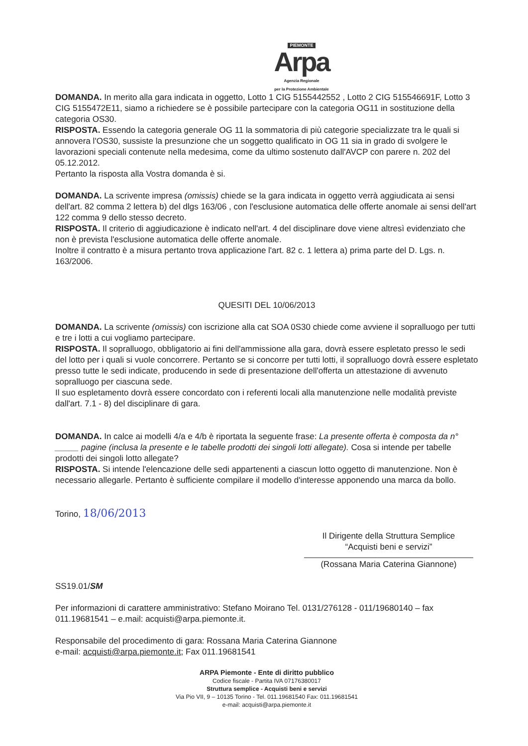PIEMONTE
Arpa
Agenzia Regionale
per la Protezione Ambientale
DOMANDA. In merito alla gara indicata in oggetto, Lotto 1 CIG 5155442552 , Lotto 2 CIG 515546691F, Lotto 3 CIG 5155472E11, siamo a richiedere se è possibile partecipare con la categoria OG11 in sostituzione della categoria OS30.
RISPOSTA. Essendo la categoria generale OG 11 la sommatoria di più categorie specializzate tra le quali si annovera l'OS30, sussiste la presunzione che un soggetto qualificato in OG 11 sia in grado di svolgere le lavorazioni speciali contenute nella medesima, come da ultimo sostenuto dall'AVCP con parere n. 202 del 05.12.2012.
Pertanto la risposta alla Vostra domanda è si.
DOMANDA. La scrivente impresa (omissis) chiede se la gara indicata in oggetto verrà aggiudicata ai sensi dell'art. 82 comma 2 lettera b) del dlgs 163/06 , con l'esclusione automatica delle offerte anomale ai sensi dell'art 122 comma 9 dello stesso decreto.
RISPOSTA. Il criterio di aggiudicazione è indicato nell'art. 4 del disciplinare dove viene altresì evidenziato che non è prevista l'esclusione automatica delle offerte anomale.
Inoltre il contratto è a misura pertanto trova applicazione l'art. 82 c. 1 lettera a) prima parte del D. Lgs. n. 163/2006.
QUESITI DEL 10/06/2013
DOMANDA. La scrivente (omissis) con iscrizione alla cat SOA 0S30 chiede come avviene il sopralluogo per tutti e tre i lotti a cui vogliamo partecipare.
RISPOSTA. Il sopralluogo, obbligatorio ai fini dell'ammissione alla gara, dovrà essere espletato presso le sedi del lotto per i quali si vuole concorrere. Pertanto se si concorre per tutti lotti, il sopralluogo dovrà essere espletato presso tutte le sedi indicate, producendo in sede di presentazione dell'offerta un attestazione di avvenuto sopralluogo per ciascuna sede.
Il suo espletamento dovrà essere concordato con i referenti locali alla manutenzione nelle modalità previste dall'art. 7.1 - 8) del disciplinare di gara.
DOMANDA. In calce ai modelli 4/a e 4/b è riportata la seguente frase: La presente offerta è composta da n° _____ pagine (inclusa la presente e le tabelle prodotti dei singoli lotti allegate). Cosa si intende per tabelle prodotti dei singoli lotto allegate?
RISPOSTA. Si intende l'elencazione delle sedi appartenenti a ciascun lotto oggetto di manutenzione. Non è necessario allegarle. Pertanto è sufficiente compilare il modello d'interesse apponendo una marca da bollo.
Torino, 18/06/2013
Il Dirigente della Struttura Semplice
“Acquisti beni e servizi”
(Rossana Maria Caterina Giannone)
SS19.01/SM
Per informazioni di carattere amministrativo: Stefano Moirano Tel. 0131/276128 - 011/19680140 – fax 011.19681541 – e.mail: acquisti@arpa.piemonte.it.
Responsabile del procedimento di gara: Rossana Maria Caterina Giannone
e-mail: acquisti@arpa.piemonte.it; Fax 011.19681541
ARPA Piemonte - Ente di diritto pubblico
Codice fiscale - Partita IVA 07176380017
Struttura semplice - Acquisti beni e servizi
Via Pio VII, 9 – 10135 Torino - Tel. 011.19681540 Fax: 011.19681541
e-mail: acquisti@arpa.piemonte.it